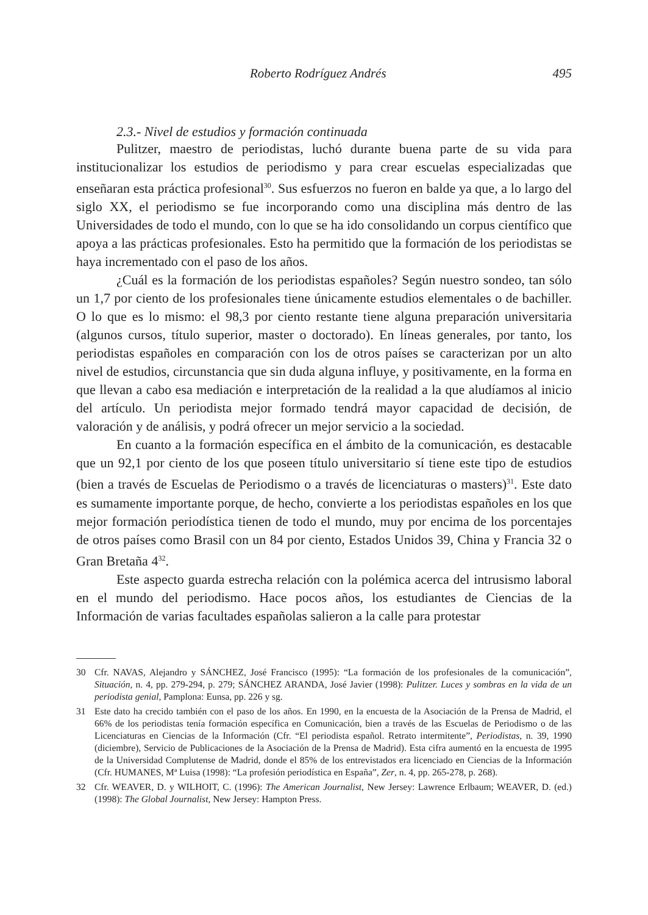Roberto Rodríguez Andrés 495
2.3.- Nivel de estudios y formación continuada
Pulitzer, maestro de periodistas, luchó durante buena parte de su vida para institucionalizar los estudios de periodismo y para crear escuelas especializadas que enseñaran esta práctica profesional<sup>30</sup>. Sus esfuerzos no fueron en balde ya que, a lo largo del siglo XX, el periodismo se fue incorporando como una disciplina más dentro de las Universidades de todo el mundo, con lo que se ha ido consolidando un corpus científico que apoya a las prácticas profesionales. Esto ha permitido que la formación de los periodistas se haya incrementado con el paso de los años.
¿Cuál es la formación de los periodistas españoles? Según nuestro sondeo, tan sólo un 1,7 por ciento de los profesionales tiene únicamente estudios elementales o de bachiller. O lo que es lo mismo: el 98,3 por ciento restante tiene alguna preparación universitaria (algunos cursos, título superior, master o doctorado). En líneas generales, por tanto, los periodistas españoles en comparación con los de otros países se caracterizan por un alto nivel de estudios, circunstancia que sin duda alguna influye, y positivamente, en la forma en que llevan a cabo esa mediación e interpretación de la realidad a la que aludíamos al inicio del artículo. Un periodista mejor formado tendrá mayor capacidad de decisión, de valoración y de análisis, y podrá ofrecer un mejor servicio a la sociedad.
En cuanto a la formación específica en el ámbito de la comunicación, es destacable que un 92,1 por ciento de los que poseen título universitario sí tiene este tipo de estudios (bien a través de Escuelas de Periodismo o a través de licenciaturas o masters)<sup>31</sup>. Este dato es sumamente importante porque, de hecho, convierte a los periodistas españoles en los que mejor formación periodística tienen de todo el mundo, muy por encima de los porcentajes de otros países como Brasil con un 84 por ciento, Estados Unidos 39, China y Francia 32 o Gran Bretaña 4<sup>32</sup>.
Este aspecto guarda estrecha relación con la polémica acerca del intrusismo laboral en el mundo del periodismo. Hace pocos años, los estudiantes de Ciencias de la Información de varias facultades españolas salieron a la calle para protestar
30 Cfr. NAVAS, Alejandro y SÁNCHEZ, José Francisco (1995): “La formación de los profesionales de la comunicación”, Situación, n. 4, pp. 279-294, p. 279; SÁNCHEZ ARANDA, José Javier (1998): Pulitzer. Luces y sombras en la vida de un periodista genial, Pamplona: Eunsa, pp. 226 y sg.
31 Este dato ha crecido también con el paso de los años. En 1990, en la encuesta de la Asociación de la Prensa de Madrid, el 66% de los periodistas tenía formación específica en Comunicación, bien a través de las Escuelas de Periodismo o de las Licenciaturas en Ciencias de la Información (Cfr. “El periodista español. Retrato intermitente”, Periodistas, n. 39, 1990 (diciembre), Servicio de Publicaciones de la Asociación de la Prensa de Madrid). Esta cifra aumentó en la encuesta de 1995 de la Universidad Complutense de Madrid, donde el 85% de los entrevistados era licenciado en Ciencias de la Información (Cfr. HUMANES, Mª Luisa (1998): “La profesión periodística en España”, Zer, n. 4, pp. 265-278, p. 268).
32 Cfr. WEAVER, D. y WILHOIT, C. (1996): The American Journalist, New Jersey: Lawrence Erlbaum; WEAVER, D. (ed.) (1998): The Global Journalist, New Jersey: Hampton Press.